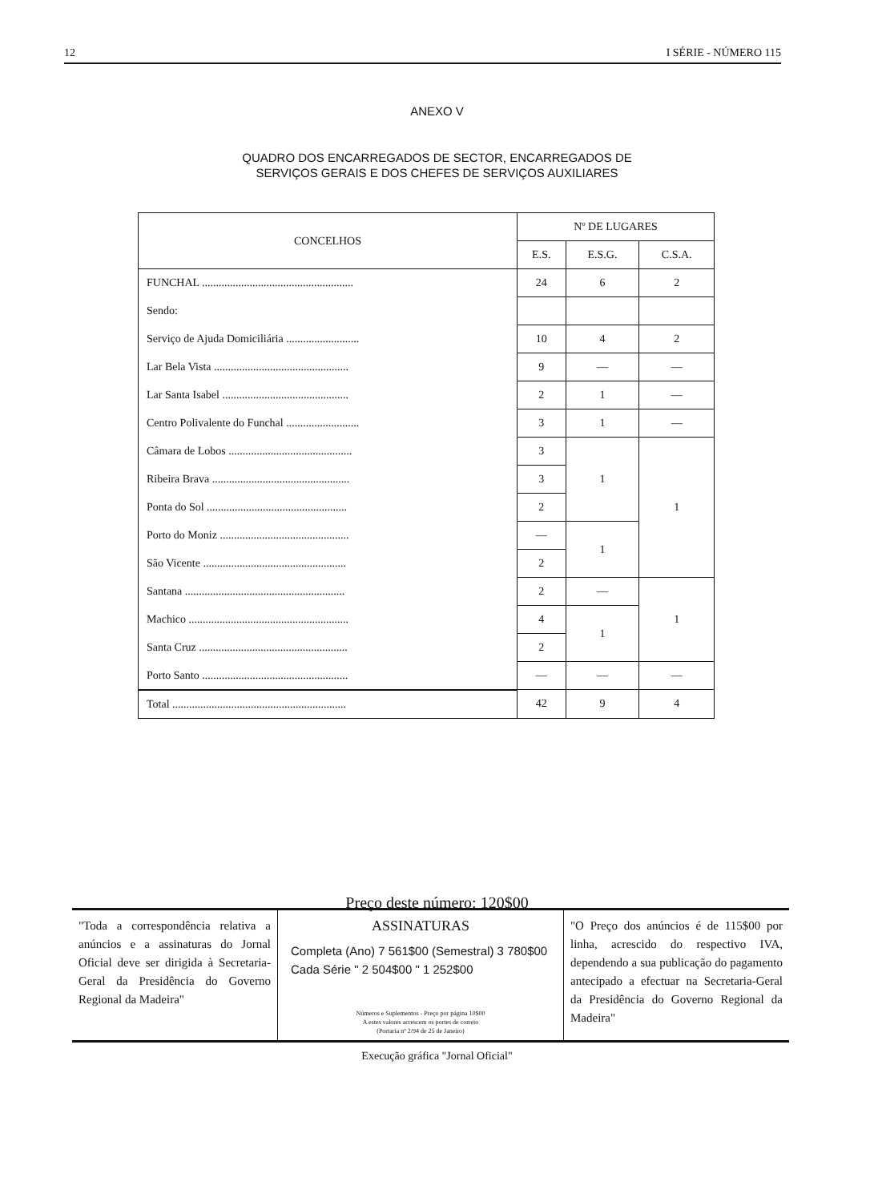12 I SÉRIE - NÚMERO 115
ANEXO V
QUADRO DOS ENCARREGADOS DE SECTOR, ENCARREGADOS DE
SERVIÇOS GERAIS E DOS CHEFES DE SERVIÇOS AUXILIARES
| CONCELHOS | Nº DE LUGARES | | |
| --- | --- | --- | --- |
| | E.S. | E.S.G. | C.S.A. |
| FUNCHAL ...................................................... | 24 | 6 | 2 |
| Sendo: | | | |
| Serviço de Ajuda Domiciliária .......................... | 10 | 4 | 2 |
| Lar Bela Vista ................................................ | 9 | — | — |
| Lar Santa Isabel ............................................. | 2 | 1 | — |
| Centro Polivalente do Funchal .......................... | 3 | 1 | — |
| Câmara de Lobos ............................................ | 3 | 1 | 1 |
| Ribeira Brava ................................................. | 3 | | |
| Ponta do Sol .................................................. | 2 | | |
| Porto do Moniz .............................................. | — | 1 | |
| São Vicente ................................................... | 2 | | |
| Santana ......................................................... | 2 | — | 1 |
| Machico ......................................................... | 4 | 1 | |
| Santa Cruz ..................................................... | 2 | | |
| Porto Santo .................................................... | — | — | — |
| Total .............................................................. | 42 | 9 | 4 |
Preço deste número: 120$00
"Toda a correspondência relativa a anúncios e a assinaturas do Jornal Oficial deve ser dirigida à Secretaria-Geral da Presidência do Governo Regional da Madeira"
ASSINATURAS
Completa (Ano) 7 561$00 (Semestral) 3 780$00
Cada Série " 2 504$00 " 1 252$00
Números e Suplementos - Preço por página 10$00
A estes valores acrescem os portes de correio
(Portaria nº 2/94 de 25 de Janeiro)
"O Preço dos anúncios é de 115$00 por linha, acrescido do respectivo IVA, dependendo a sua publicação do pagamento antecipado a efectuar na Secretaria-Geral da Presidência do Governo Regional da Madeira"
Execução gráfica "Jornal Oficial"